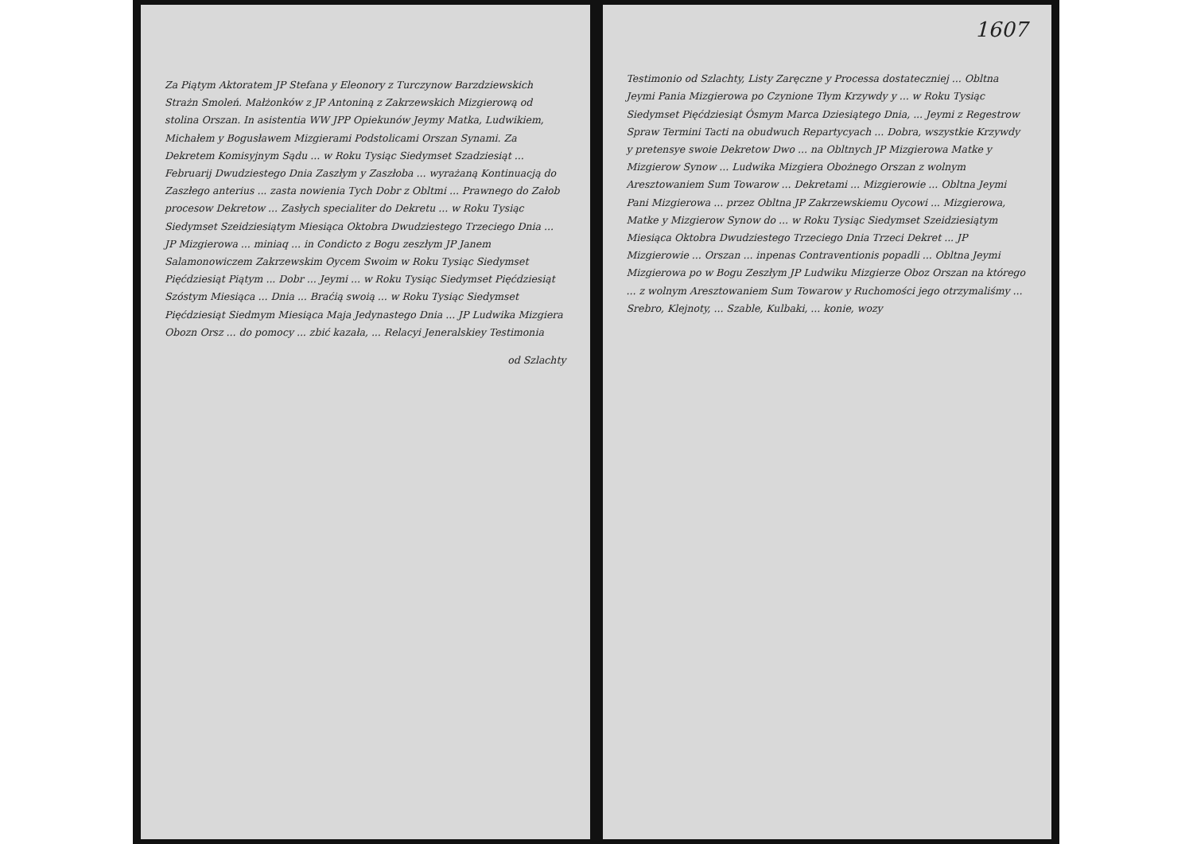Za Piątym Aktoratem JP Stefana y Eleonory z Turczynow Barzdziewskich Strażn Smoleń. Małżonków z JP Antoniną z Zakrzewskich Mizgierową od stolina Orszan. In asistentia WW JPP Opiekunów Jeymy Matka, Ludwikiem, Michałem y Bogusławem Mizgierami Podstolicami Orszan Synami. Za Dekretem Komisyjnym Sądu ... w Roku Tysiąc Siedymset Szadziesiąt ... Februarij Dwudziestego Dnia Zaszłym y Zaszłoba ... wyrażaną Kontinuacją do Zaszłego anterius ... zasta nowienia Tych Dobr z Obltmi ... Prawnego do Załob procesow Dekretow ... Zasłych specialiter do Dekretu ... w Roku Tysiąc Siedymset Szeidziesiątym Miesiąca Oktobra Dwudziestego Trzeciego Dnia ... JP Mizgierowa ... miniaq ... in Condicto z Bogu zeszłym JP Janem Salamonowiczem Zakrzewskim Oycem Swoim w Roku Tysiąc Siedymset Pięćdziesiąt Piątym ... Dobr ... Jeymi ... w Roku Tysiąc Siedymset Pięćdziesiąt Szóstym Miesiąca ... Dnia ... Braćią swoią ... w Roku Tysiąc Siedymset Pięćdziesiąt Siedmym Miesiąca Maja Jedynastego Dnia ... JP Ludwika Mizgiera Obozn Orsz ... do pomocy ... zbić kazała, ... Relacyi Jeneralskiey Testimonia
od Szlachty
1607
Testimonio od Szlachty, Listy Zaręczne y Processa dostateczniej ... Obltna Jeymi Pania Mizgierowa po Czynione Tłym Krzywdy y ... w Roku Tysiąc Siedymset Pięćdziesiąt Ósmym Marca Dziesiątego Dnia, ... Jeymi z Regestrow Spraw Termini Tacti na obudwuch Repartycyach ... Dobra, wszystkie Krzywdy y pretensye swoie Dekretow Dwo ... na Obltnych JP Mizgierowa Matke y Mizgierow Synow ... Ludwika Mizgiera Obożnego Orszan z wolnym Aresztowaniem Sum Towarow ... Dekretami ... Mizgierowie ... Obltna Jeymi Pani Mizgierowa ... przez Obltna JP Zakrzewskiemu Oycowi ... Mizgierowa, Matke y Mizgierow Synow do ... w Roku Tysiąc Siedymset Szeidziesiątym Miesiąca Oktobra Dwudziestego Trzeciego Dnia Trzeci Dekret ... JP Mizgierowie ... Orszan ... inpenas Contraventionis popadli ... Obltna Jeymi Mizgierowa po w Bogu Zeszłym JP Ludwiku Mizgierze Oboz Orszan na którego ... z wolnym Aresztowaniem Sum Towarow y Ruchomości jego otrzymaliśmy ... Srebro, Klejnoty, ... Szable, Kulbaki, ... konie, wozy